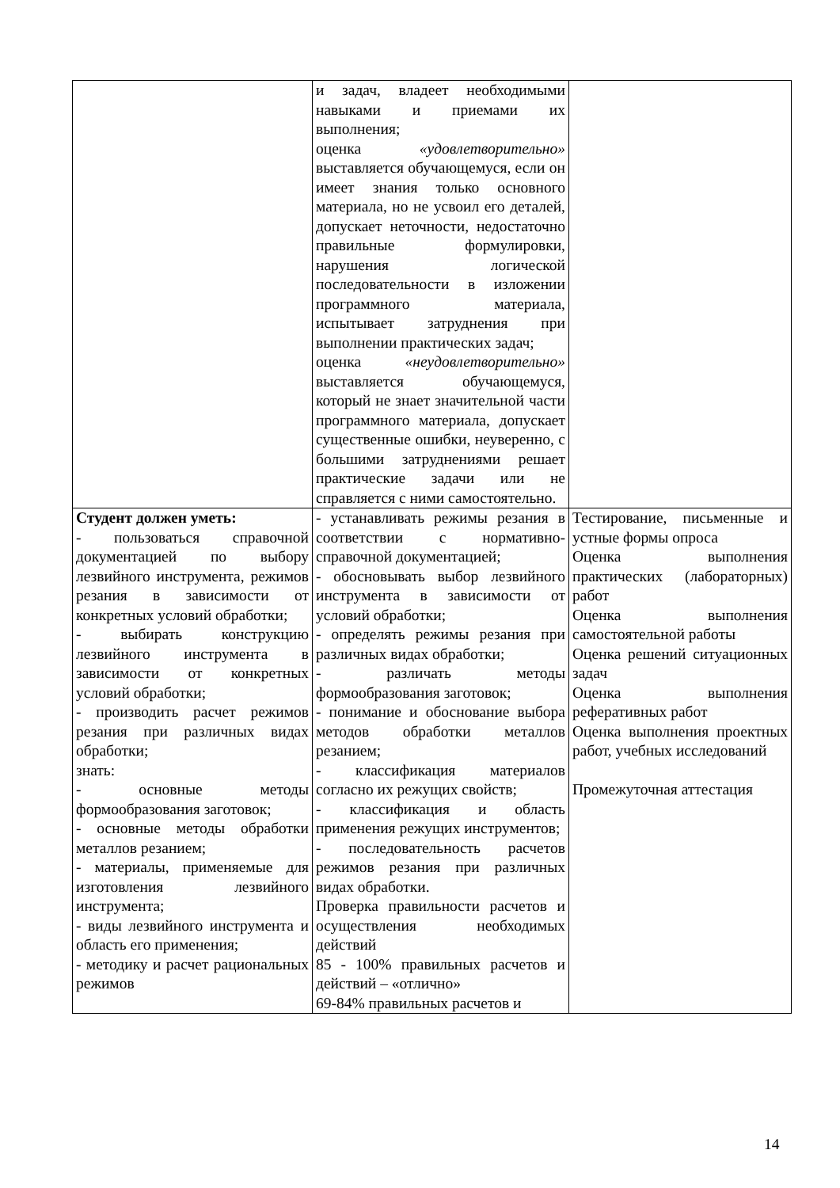| | и задач, владеет необходимыми навыками и приемами их выполнения; оценка «удовлетворительно» выставляется обучающемуся, если он имеет знания только основного материала, но не усвоил его деталей, допускает неточности, недостаточно правильные формулировки, нарушения логической последовательности в изложении программного материала, испытывает затруднения при выполнении практических задач; оценка «неудовлетворительно» выставляется обучающемуся, который не знает значительной части программного материала, допускает существенные ошибки, неуверенно, с большими затруднениями решает практические задачи или не справляется с ними самостоятельно. | |
| Студент должен уметь: - пользоваться справочной документацией по выбору лезвийного инструмента, режимов резания в зависимости от конкретных условий обработки; - выбирать конструкцию лезвийного инструмента в зависимости от конкретных условий обработки; - производить расчет режимов резания при различных видах обработки; знать: - основные методы формообразования заготовок; - основные методы обработки металлов резанием; - материалы, применяемые для изготовления лезвийного инструмента; - виды лезвийного инструмента и область его применения; - методику и расчет рациональных режимов | - устанавливать режимы резания в соответствии с нормативно-справочной документацией; - обосновывать выбор лезвийного инструмента в зависимости от условий обработки; - определять режимы резания при различных видах обработки; - различать методы формообразования заготовок; - понимание и обоснование выбора методов обработки металлов резанием; - классификация материалов согласно их режущих свойств; - классификация и область применения режущих инструментов; - последовательность расчетов режимов резания при различных видах обработки. Проверка правильности расчетов и осуществления необходимых действий 85 - 100% правильных расчетов и действий – «отлично» 69-84% правильных расчетов и | Тестирование, письменные и устные формы опроса Оценка выполнения практических (лабораторных) работ Оценка выполнения самостоятельной работы Оценка решений ситуационных задач Оценка выполнения реферативных работ Оценка выполнения проектных работ, учебных исследований Промежуточная аттестация |
14